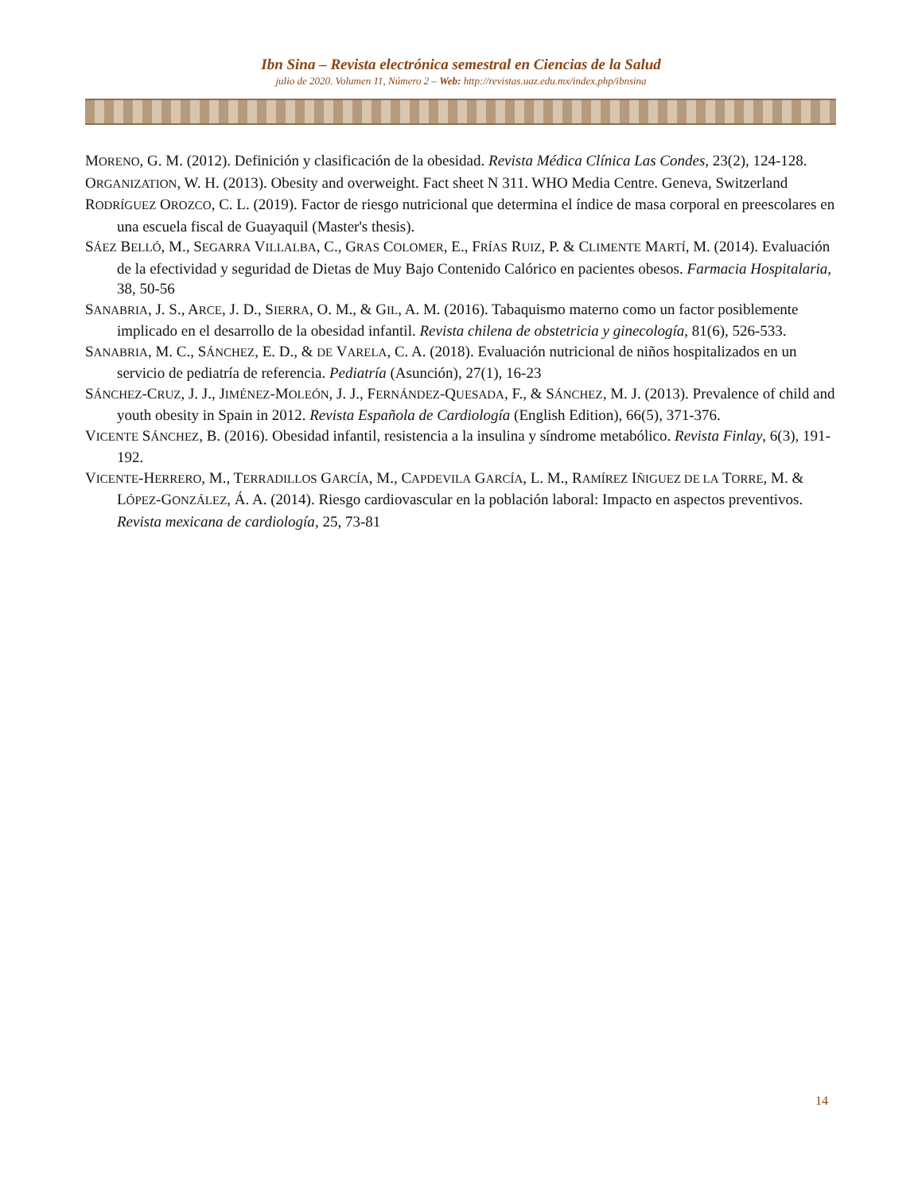Ibn Sina – Revista electrónica semestral en Ciencias de la Salud
julio de 2020. Volumen 11, Número 2 – Web: http://revistas.uaz.edu.mx/index.php/ibnsina
MORENO, G. M. (2012). Definición y clasificación de la obesidad. Revista Médica Clínica Las Condes, 23(2), 124-128.
ORGANIZATION, W. H. (2013). Obesity and overweight. Fact sheet N 311. WHO Media Centre. Geneva, Switzerland
RODRÍGUEZ OROZCO, C. L. (2019). Factor de riesgo nutricional que determina el índice de masa corporal en preescolares en una escuela fiscal de Guayaquil (Master's thesis).
SÁEZ BELLÓ, M., SEGARRA VILLALBA, C., GRAS COLOMER, E., FRÍAS RUIZ, P. & CLIMENTE MARTÍ, M. (2014). Evaluación de la efectividad y seguridad de Dietas de Muy Bajo Contenido Calórico en pacientes obesos. Farmacia Hospitalaria, 38, 50-56
SANABRIA, J. S., ARCE, J. D., SIERRA, O. M., & GIL, A. M. (2016). Tabaquismo materno como un factor posiblemente implicado en el desarrollo de la obesidad infantil. Revista chilena de obstetricia y ginecología, 81(6), 526-533.
SANABRIA, M. C., SÁNCHEZ, E. D., & DE VARELA, C. A. (2018). Evaluación nutricional de niños hospitalizados en un servicio de pediatría de referencia. Pediatría (Asunción), 27(1), 16-23
SÁNCHEZ-CRUZ, J. J., JIMÉNEZ-MOLEÓN, J. J., FERNÁNDEZ-QUESADA, F., & SÁNCHEZ, M. J. (2013). Prevalence of child and youth obesity in Spain in 2012. Revista Española de Cardiología (English Edition), 66(5), 371-376.
VICENTE SÁNCHEZ, B. (2016). Obesidad infantil, resistencia a la insulina y síndrome metabólico. Revista Finlay, 6(3), 191-192.
VICENTE-HERRERO, M., TERRADILLOS GARCÍA, M., CAPDEVILA GARCÍA, L. M., RAMÍREZ IÑIGUEZ DE LA TORRE, M. & LÓPEZ-GONZÁLEZ, Á. A. (2014). Riesgo cardiovascular en la población laboral: Impacto en aspectos preventivos. Revista mexicana de cardiología, 25, 73-81
14